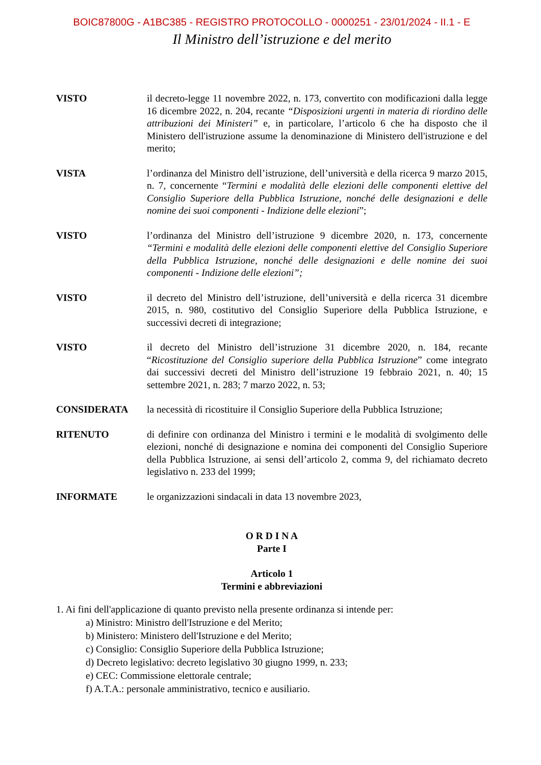BOIC87800G - A1BC385 - REGISTRO PROTOCOLLO - 0000251 - 23/01/2024 - II.1 - E
Il Ministro dell’istruzione e del merito
| VISTO | il decreto-legge 11 novembre 2022, n. 173, convertito con modificazioni dalla legge 16 dicembre 2022, n. 204, recante “Disposizioni urgenti in materia di riordino delle attribuzioni dei Ministeri” e, in particolare, l’articolo 6 che ha disposto che il Ministero dell'istruzione assume la denominazione di Ministero dell'istruzione e del merito; |
| VISTA | l’ordinanza del Ministro dell’istruzione, dell’università e della ricerca 9 marzo 2015, n. 7, concernente “ Termini e modalità delle elezioni delle componenti elettive del Consiglio Superiore della Pubblica Istruzione, nonché delle designazioni e delle nomine dei suoi componenti - Indizione delle elezioni ”; |
| VISTO | l’ordinanza del Ministro dell’istruzione 9 dicembre 2020, n. 173, concernente “Termini e modalità delle elezioni delle componenti elettive del Consiglio Superiore della Pubblica Istruzione, nonché delle designazioni e delle nomine dei suoi componenti - Indizione delle elezioni”; |
| VISTO | il decreto del Ministro dell’istruzione, dell’università e della ricerca 31 dicembre 2015, n. 980, costitutivo del Consiglio Superiore della Pubblica Istruzione, e successivi decreti di integrazione; |
| VISTO | il decreto del Ministro dell’istruzione 31 dicembre 2020, n. 184, recante “ Ricostituzione del Consiglio superiore della Pubblica Istruzione ” come integrato dai successivi decreti del Ministro dell’istruzione 19 febbraio 2021, n. 40; 15 settembre 2021, n. 283; 7 marzo 2022, n. 53; |
| CONSIDERATA | la necessità di ricostituire il Consiglio Superiore della Pubblica Istruzione; |
| RITENUTO | di definire con ordinanza del Ministro i termini e le modalità di svolgimento delle elezioni, nonché di designazione e nomina dei componenti del Consiglio Superiore della Pubblica Istruzione, ai sensi dell’articolo 2, comma 9, del richiamato decreto legislativo n. 233 del 1999; |
| INFORMATE | le organizzazioni sindacali in data 13 novembre 2023, |
O R D I N A
Parte I
Articolo 1
Termini e abbreviazioni
1. Ai fini dell'applicazione di quanto previsto nella presente ordinanza si intende per:
a) Ministro: Ministro dell'Istruzione e del Merito;
b) Ministero: Ministero dell'Istruzione e del Merito;
c) Consiglio: Consiglio Superiore della Pubblica Istruzione;
d) Decreto legislativo: decreto legislativo 30 giugno 1999, n. 233;
e) CEC: Commissione elettorale centrale;
f) A.T.A.: personale amministrativo, tecnico e ausiliario.